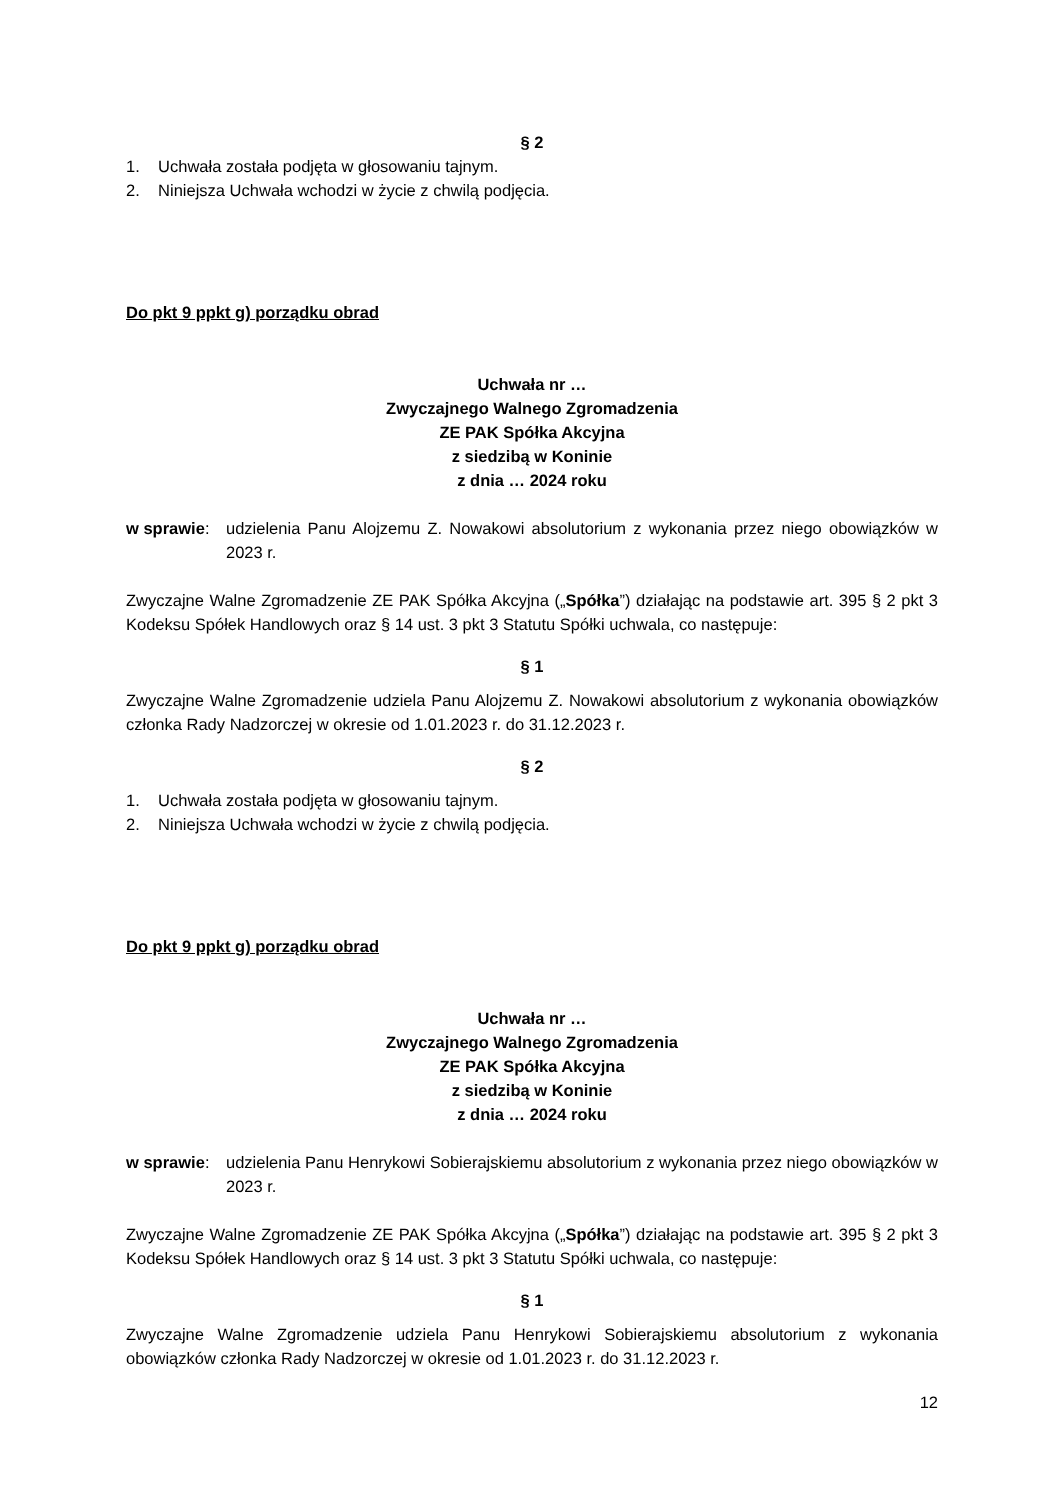§ 2
1. Uchwała została podjęta w głosowaniu tajnym.
2. Niniejsza Uchwała wchodzi w życie z chwilą podjęcia.
Do pkt 9 ppkt g) porządku obrad
Uchwała nr …
Zwyczajnego Walnego Zgromadzenia
ZE PAK Spółka Akcyjna
z siedzibą w Koninie
z dnia … 2024 roku
w sprawie: udzielenia Panu Alojzemu Z. Nowakowi absolutorium z wykonania przez niego obowiązków w 2023 r.
Zwyczajne Walne Zgromadzenie ZE PAK Spółka Akcyjna („Spółka”) działając na podstawie art. 395 § 2 pkt 3 Kodeksu Spółek Handlowych oraz § 14 ust. 3 pkt 3 Statutu Spółki uchwala, co następuje:
§ 1
Zwyczajne Walne Zgromadzenie udziela Panu Alojzemu Z. Nowakowi absolutorium z wykonania obowiązków członka Rady Nadzorczej w okresie od 1.01.2023 r. do 31.12.2023 r.
§ 2
1. Uchwała została podjęta w głosowaniu tajnym.
2. Niniejsza Uchwała wchodzi w życie z chwilą podjęcia.
Do pkt 9 ppkt g) porządku obrad
Uchwała nr …
Zwyczajnego Walnego Zgromadzenia
ZE PAK Spółka Akcyjna
z siedzibą w Koninie
z dnia … 2024 roku
w sprawie: udzielenia Panu Henrykowi Sobierajskiemu absolutorium z wykonania przez niego obowiązków w 2023 r.
Zwyczajne Walne Zgromadzenie ZE PAK Spółka Akcyjna („Spółka”) działając na podstawie art. 395 § 2 pkt 3 Kodeksu Spółek Handlowych oraz § 14 ust. 3 pkt 3 Statutu Spółki uchwala, co następuje:
§ 1
Zwyczajne Walne Zgromadzenie udziela Panu Henrykowi Sobierajskiemu absolutorium z wykonania obowiązków członka Rady Nadzorczej w okresie od 1.01.2023 r. do 31.12.2023 r.
12